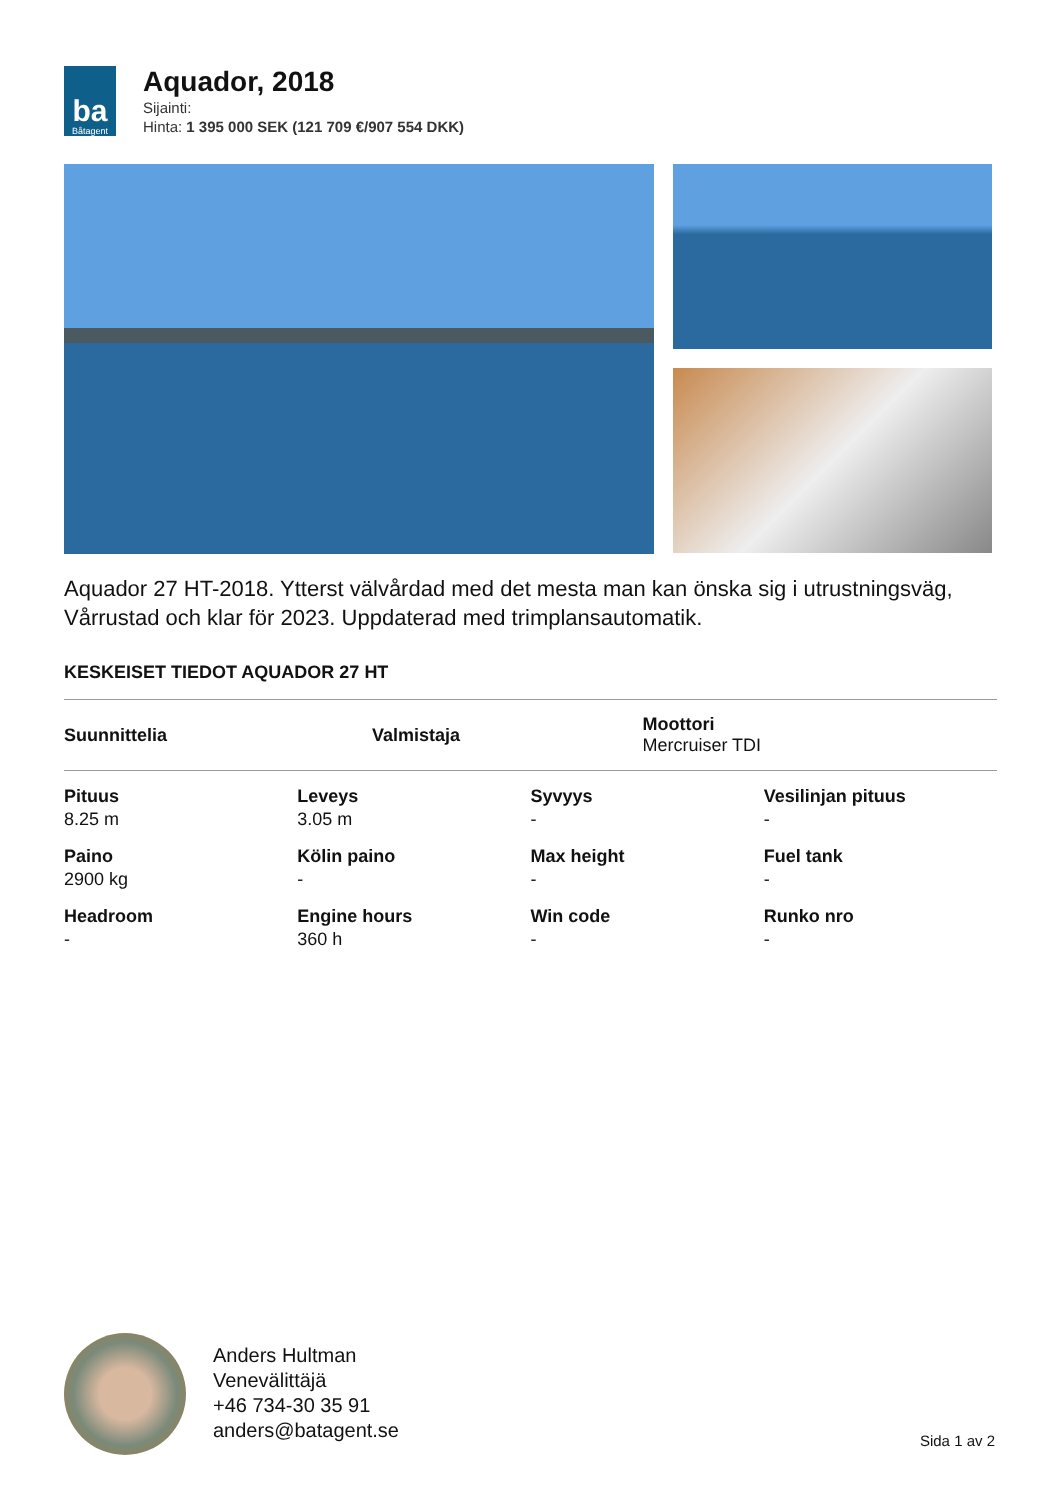ba
Båtagent
Aquador, 2018
Sijainti:
Hinta: 1 395 000 SEK (121 709 €/907 554 DKK)
Aquador 27 HT-2018. Ytterst välvårdad med det mesta man kan önska sig i utrustningsväg, Vårrustad och klar för 2023. Uppdaterad med trimplansautomatik.
KESKEISET TIEDOT AQUADOR 27 HT
| Suunnittelia | Valmistaja | Moottori Mercruiser TDI |
| Pituus 8.25 m | Leveys 3.05 m | Syvyys - | Vesilinjan pituus - |
| Paino 2900 kg | Kölin paino - | Max height - | Fuel tank - |
| Headroom - | Engine hours 360 h | Win code - | Runko nro - |
Anders Hultman
Venevälittäjä
+46 734-30 35 91
anders@batagent.se
Sida 1 av 2